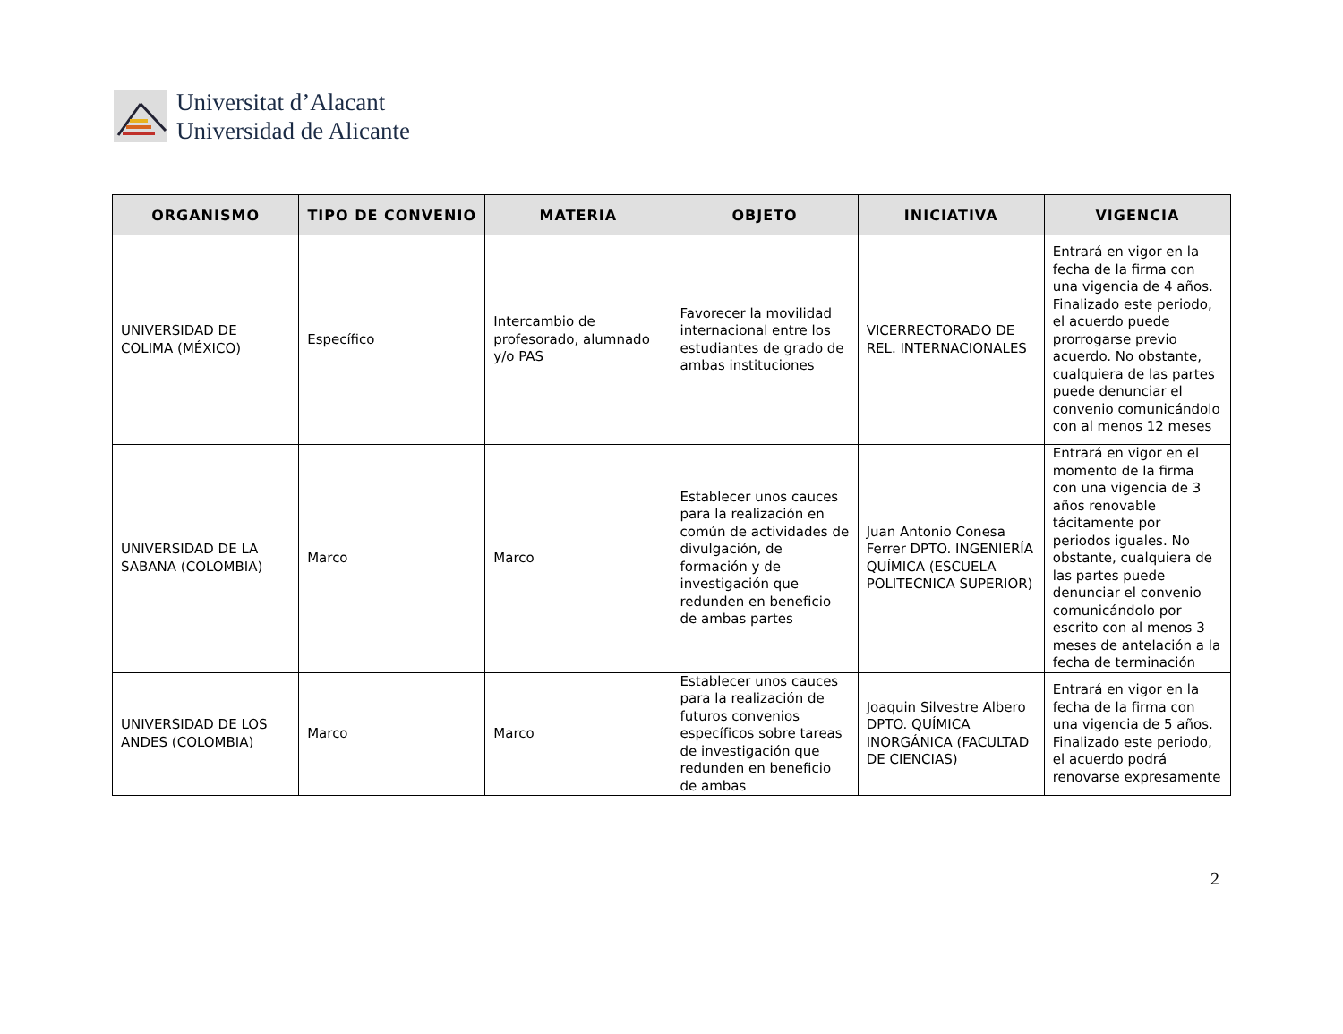Universitat d’Alacant
Universidad de Alicante
| ORGANISMO | TIPO DE CONVENIO | MATERIA | OBJETO | INICIATIVA | VIGENCIA |
| --- | --- | --- | --- | --- | --- |
| UNIVERSIDAD DE COLIMA (MÉXICO) | Específico | Intercambio de profesorado, alumnado y/o PAS | Favorecer la movilidad internacional entre los estudiantes de grado de ambas instituciones | VICERRECTORADO DE REL. INTERNACIONALES | Entrará en vigor en la fecha de la firma con una vigencia de 4 años. Finalizado este periodo, el acuerdo puede prorrogarse previo acuerdo. No obstante, cualquiera de las partes puede denunciar el convenio comunicándolo con al menos 12 meses |
| UNIVERSIDAD DE LA SABANA (COLOMBIA) | Marco | Marco | Establecer unos cauces para la realización en común de actividades de divulgación, de formación y de investigación que redunden en beneficio de ambas partes | Juan Antonio Conesa Ferrer DPTO. INGENIERÍA QUÍMICA (ESCUELA POLITECNICA SUPERIOR) | Entrará en vigor en el momento de la firma con una vigencia de 3 años renovable tácitamente por periodos iguales. No obstante, cualquiera de las partes puede denunciar el convenio comunicándolo por escrito con al menos 3 meses de antelación a la fecha de terminación |
| UNIVERSIDAD DE LOS ANDES (COLOMBIA) | Marco | Marco | Establecer unos cauces para la realización de futuros convenios específicos sobre tareas de investigación que redunden en beneficio de ambas | Joaquin Silvestre Albero DPTO. QUÍMICA INORGÁNICA (FACULTAD DE CIENCIAS) | Entrará en vigor en la fecha de la firma con una vigencia de 5 años. Finalizado este periodo, el acuerdo podrá renovarse expresamente |
2